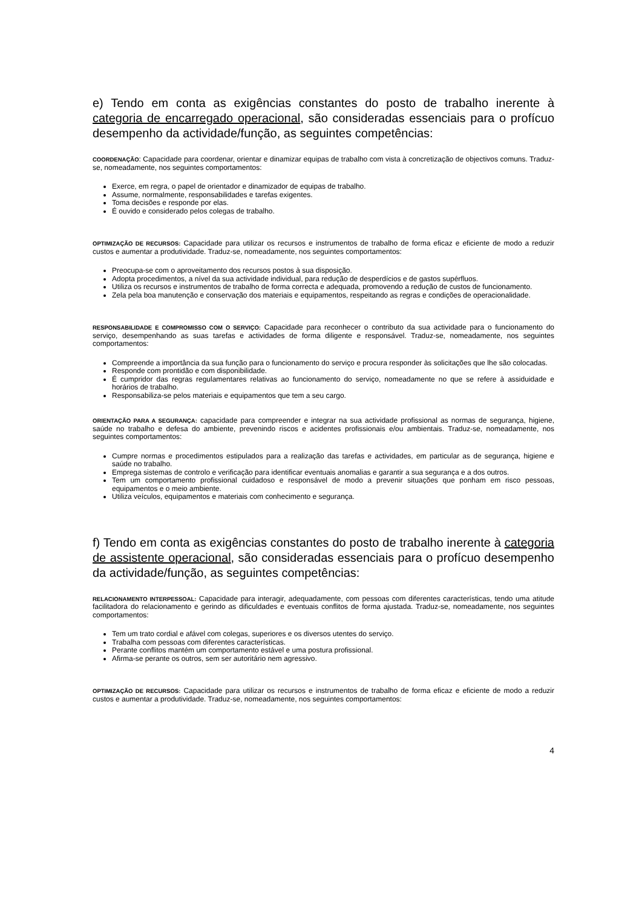e) Tendo em conta as exigências constantes do posto de trabalho inerente à categoria de encarregado operacional, são consideradas essenciais para o profícuo desempenho da actividade/função, as seguintes competências:
COORDENAÇÃO: Capacidade para coordenar, orientar e dinamizar equipas de trabalho com vista à concretização de objectivos comuns. Traduz-se, nomeadamente, nos seguintes comportamentos:
Exerce, em regra, o papel de orientador e dinamizador de equipas de trabalho.
Assume, normalmente, responsabilidades e tarefas exigentes.
Toma decisões e responde por elas.
É ouvido e considerado pelos colegas de trabalho.
OPTIMIZAÇÃO DE RECURSOS: Capacidade para utilizar os recursos e instrumentos de trabalho de forma eficaz e eficiente de modo a reduzir custos e aumentar a produtividade. Traduz-se, nomeadamente, nos seguintes comportamentos:
Preocupa-se com o aproveitamento dos recursos postos à sua disposição.
Adopta procedimentos, a nível da sua actividade individual, para redução de desperdícios e de gastos supérfluos.
Utiliza os recursos e instrumentos de trabalho de forma correcta e adequada, promovendo a redução de custos de funcionamento.
Zela pela boa manutenção e conservação dos materiais e equipamentos, respeitando as regras e condições de operacionalidade.
RESPONSABILIDADE E COMPROMISSO COM O SERVIÇO: Capacidade para reconhecer o contributo da sua actividade para o funcionamento do serviço, desempenhando as suas tarefas e actividades de forma diligente e responsável. Traduz-se, nomeadamente, nos seguintes comportamentos:
Compreende a importância da sua função para o funcionamento do serviço e procura responder às solicitações que lhe são colocadas.
Responde com prontidão e com disponibilidade.
É cumpridor das regras regulamentares relativas ao funcionamento do serviço, nomeadamente no que se refere à assiduidade e horários de trabalho.
Responsabiliza-se pelos materiais e equipamentos que tem a seu cargo.
ORIENTAÇÃO PARA A SEGURANÇA: capacidade para compreender e integrar na sua actividade profissional as normas de segurança, higiene, saúde no trabalho e defesa do ambiente, prevenindo riscos e acidentes profissionais e/ou ambientais. Traduz-se, nomeadamente, nos seguintes comportamentos:
Cumpre normas e procedimentos estipulados para a realização das tarefas e actividades, em particular as de segurança, higiene e saúde no trabalho.
Emprega sistemas de controlo e verificação para identificar eventuais anomalias e garantir a sua segurança e a dos outros.
Tem um comportamento profissional cuidadoso e responsável de modo a prevenir situações que ponham em risco pessoas, equipamentos e o meio ambiente.
Utiliza veículos, equipamentos e materiais com conhecimento e segurança.
f) Tendo em conta as exigências constantes do posto de trabalho inerente à categoria de assistente operacional, são consideradas essenciais para o profícuo desempenho da actividade/função, as seguintes competências:
RELACIONAMENTO INTERPESSOAL: Capacidade para interagir, adequadamente, com pessoas com diferentes características, tendo uma atitude facilitadora do relacionamento e gerindo as dificuldades e eventuais conflitos de forma ajustada. Traduz-se, nomeadamente, nos seguintes comportamentos:
Tem um trato cordial e afável com colegas, superiores e os diversos utentes do serviço.
Trabalha com pessoas com diferentes características.
Perante conflitos mantém um comportamento estável e uma postura profissional.
Afirma-se perante os outros, sem ser autoritário nem agressivo.
OPTIMIZAÇÃO DE RECURSOS: Capacidade para utilizar os recursos e instrumentos de trabalho de forma eficaz e eficiente de modo a reduzir custos e aumentar a produtividade. Traduz-se, nomeadamente, nos seguintes comportamentos:
4